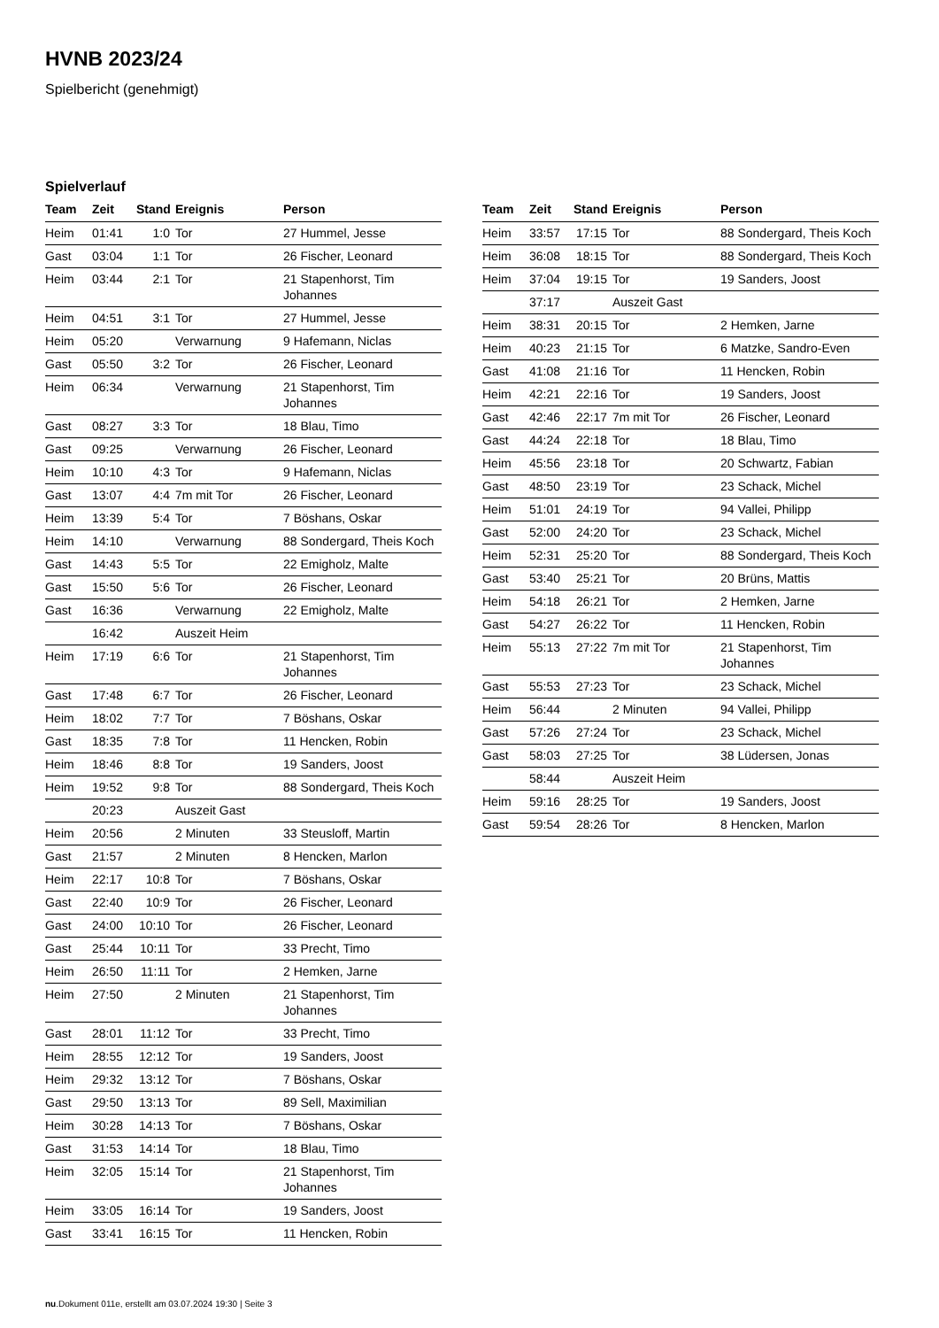HVNB 2023/24
Spielbericht (genehmigt)
Spielverlauf
| Team | Zeit | Stand | Ereignis | Person |
| --- | --- | --- | --- | --- |
| Heim | 01:41 | 1:0 | Tor | 27 Hummel, Jesse |
| Gast | 03:04 | 1:1 | Tor | 26 Fischer, Leonard |
| Heim | 03:44 | 2:1 | Tor | 21 Stapenhorst, Tim Johannes |
| Heim | 04:51 | 3:1 | Tor | 27 Hummel, Jesse |
| Heim | 05:20 | | Verwarnung | 9 Hafemann, Niclas |
| Gast | 05:50 | 3:2 | Tor | 26 Fischer, Leonard |
| Heim | 06:34 | | Verwarnung | 21 Stapenhorst, Tim Johannes |
| Gast | 08:27 | 3:3 | Tor | 18 Blau, Timo |
| Gast | 09:25 | | Verwarnung | 26 Fischer, Leonard |
| Heim | 10:10 | 4:3 | Tor | 9 Hafemann, Niclas |
| Gast | 13:07 | 4:4 | 7m mit Tor | 26 Fischer, Leonard |
| Heim | 13:39 | 5:4 | Tor | 7 Böshans, Oskar |
| Heim | 14:10 | | Verwarnung | 88 Sondergard, Theis Koch |
| Gast | 14:43 | 5:5 | Tor | 22 Emigholz, Malte |
| Gast | 15:50 | 5:6 | Tor | 26 Fischer, Leonard |
| Gast | 16:36 | | Verwarnung | 22 Emigholz, Malte |
| | 16:42 | | Auszeit Heim | |
| Heim | 17:19 | 6:6 | Tor | 21 Stapenhorst, Tim Johannes |
| Gast | 17:48 | 6:7 | Tor | 26 Fischer, Leonard |
| Heim | 18:02 | 7:7 | Tor | 7 Böshans, Oskar |
| Gast | 18:35 | 7:8 | Tor | 11 Hencken, Robin |
| Heim | 18:46 | 8:8 | Tor | 19 Sanders, Joost |
| Heim | 19:52 | 9:8 | Tor | 88 Sondergard, Theis Koch |
| | 20:23 | | Auszeit Gast | |
| Heim | 20:56 | | 2 Minuten | 33 Steusloff, Martin |
| Gast | 21:57 | | 2 Minuten | 8 Hencken, Marlon |
| Heim | 22:17 | 10:8 | Tor | 7 Böshans, Oskar |
| Gast | 22:40 | 10:9 | Tor | 26 Fischer, Leonard |
| Gast | 24:00 | 10:10 | Tor | 26 Fischer, Leonard |
| Gast | 25:44 | 10:11 | Tor | 33 Precht, Timo |
| Heim | 26:50 | 11:11 | Tor | 2 Hemken, Jarne |
| Heim | 27:50 | | 2 Minuten | 21 Stapenhorst, Tim Johannes |
| Gast | 28:01 | 11:12 | Tor | 33 Precht, Timo |
| Heim | 28:55 | 12:12 | Tor | 19 Sanders, Joost |
| Heim | 29:32 | 13:12 | Tor | 7 Böshans, Oskar |
| Gast | 29:50 | 13:13 | Tor | 89 Sell, Maximilian |
| Heim | 30:28 | 14:13 | Tor | 7 Böshans, Oskar |
| Gast | 31:53 | 14:14 | Tor | 18 Blau, Timo |
| Heim | 32:05 | 15:14 | Tor | 21 Stapenhorst, Tim Johannes |
| Heim | 33:05 | 16:14 | Tor | 19 Sanders, Joost |
| Gast | 33:41 | 16:15 | Tor | 11 Hencken, Robin |
| Team | Zeit | Stand | Ereignis | Person |
| --- | --- | --- | --- | --- |
| Heim | 33:57 | 17:15 | Tor | 88 Sondergard, Theis Koch |
| Heim | 36:08 | 18:15 | Tor | 88 Sondergard, Theis Koch |
| Heim | 37:04 | 19:15 | Tor | 19 Sanders, Joost |
| | 37:17 | | Auszeit Gast | |
| Heim | 38:31 | 20:15 | Tor | 2 Hemken, Jarne |
| Heim | 40:23 | 21:15 | Tor | 6 Matzke, Sandro-Even |
| Gast | 41:08 | 21:16 | Tor | 11 Hencken, Robin |
| Heim | 42:21 | 22:16 | Tor | 19 Sanders, Joost |
| Gast | 42:46 | 22:17 | 7m mit Tor | 26 Fischer, Leonard |
| Gast | 44:24 | 22:18 | Tor | 18 Blau, Timo |
| Heim | 45:56 | 23:18 | Tor | 20 Schwartz, Fabian |
| Gast | 48:50 | 23:19 | Tor | 23 Schack, Michel |
| Heim | 51:01 | 24:19 | Tor | 94 Vallei, Philipp |
| Gast | 52:00 | 24:20 | Tor | 23 Schack, Michel |
| Heim | 52:31 | 25:20 | Tor | 88 Sondergard, Theis Koch |
| Gast | 53:40 | 25:21 | Tor | 20 Brüns, Mattis |
| Heim | 54:18 | 26:21 | Tor | 2 Hemken, Jarne |
| Gast | 54:27 | 26:22 | Tor | 11 Hencken, Robin |
| Heim | 55:13 | 27:22 | 7m mit Tor | 21 Stapenhorst, Tim Johannes |
| Gast | 55:53 | 27:23 | Tor | 23 Schack, Michel |
| Heim | 56:44 | | 2 Minuten | 94 Vallei, Philipp |
| Gast | 57:26 | 27:24 | Tor | 23 Schack, Michel |
| Gast | 58:03 | 27:25 | Tor | 38 Lüdersen, Jonas |
| | 58:44 | | Auszeit Heim | |
| Heim | 59:16 | 28:25 | Tor | 19 Sanders, Joost |
| Gast | 59:54 | 28:26 | Tor | 8 Hencken, Marlon |
nu.Dokument 011e, erstellt am 03.07.2024 19:30 | Seite 3